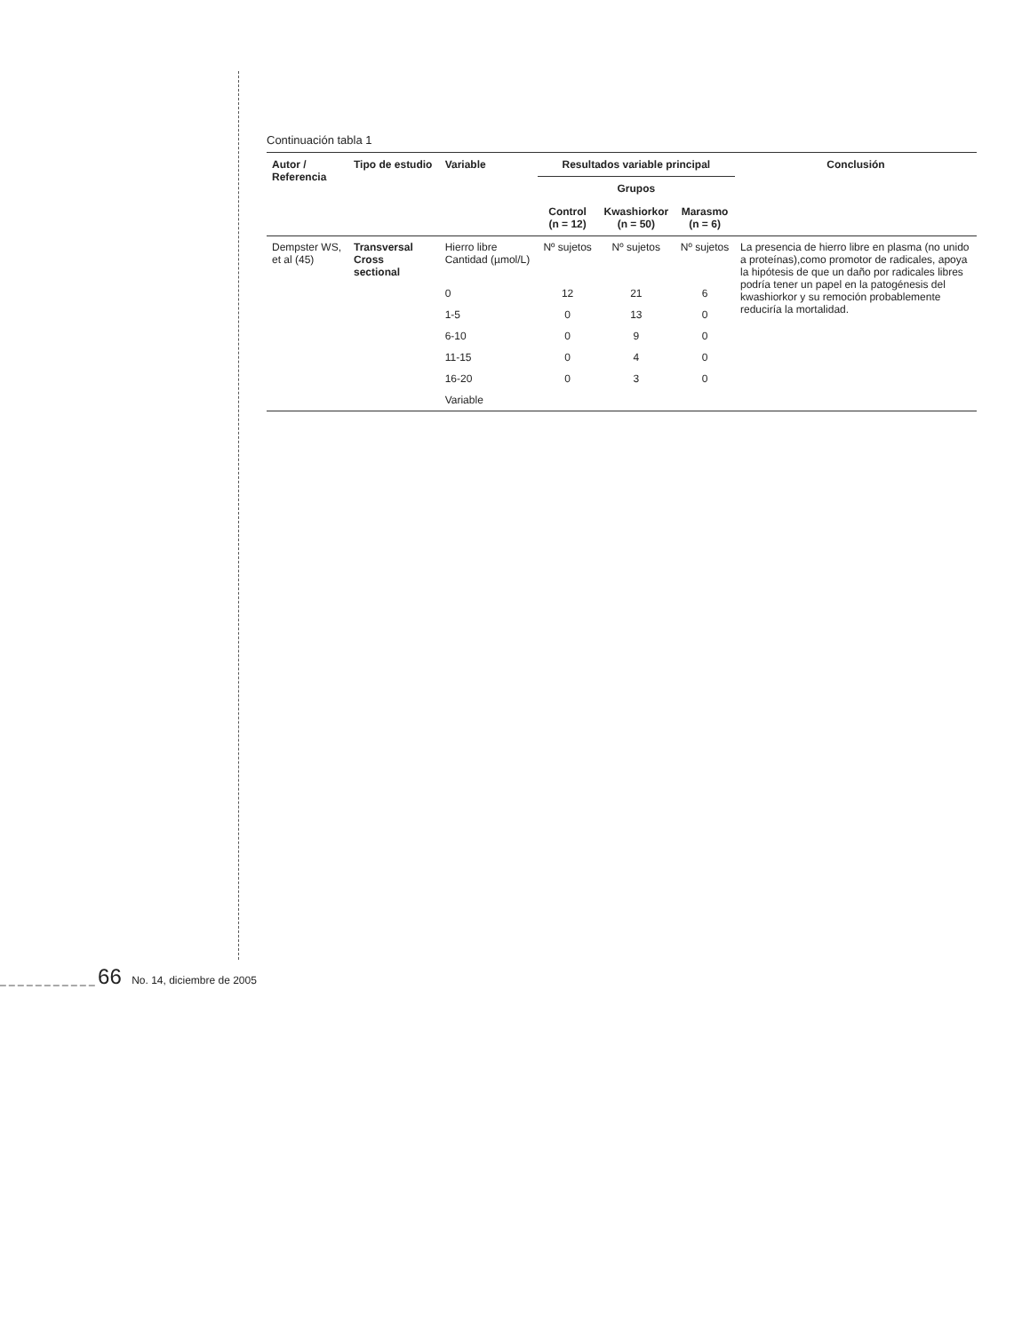Continuación tabla 1
| Autor / Referencia | Tipo de estudio | Variable | Resultados variable principal | | | Conclusión |
| --- | --- | --- | --- | --- | --- | --- |
| | | | Grupos | | | |
| | | | Control (n = 12) | Kwashiorkor (n = 50) | Marasmo (n = 6) | |
| Dempster WS, et al (45) | Transversal Cross sectional | Hierro libre Cantidad (µmol/L) | Nº sujetos | Nº sujetos | Nº sujetos | La presencia de hierro libre en plasma (no unido a proteínas),como promotor de radicales, apoya la hipótesis de que un daño por radicales libres podría tener un papel en la patogénesis del kwashiorkor y su remoción probablemente reduciría la mortalidad. |
| | | 0 | 12 | 21 | 6 | |
| | | 1-5 | 0 | 13 | 0 | |
| | | 6-10 | 0 | 9 | 0 | |
| | | 11-15 | 0 | 4 | 0 | |
| | | 16-20 | 0 | 3 | 0 | |
| | | Variable | | | | |
_ _ _ _ _ _ _ _ _ _ _ 66 No. 14, diciembre de 2005